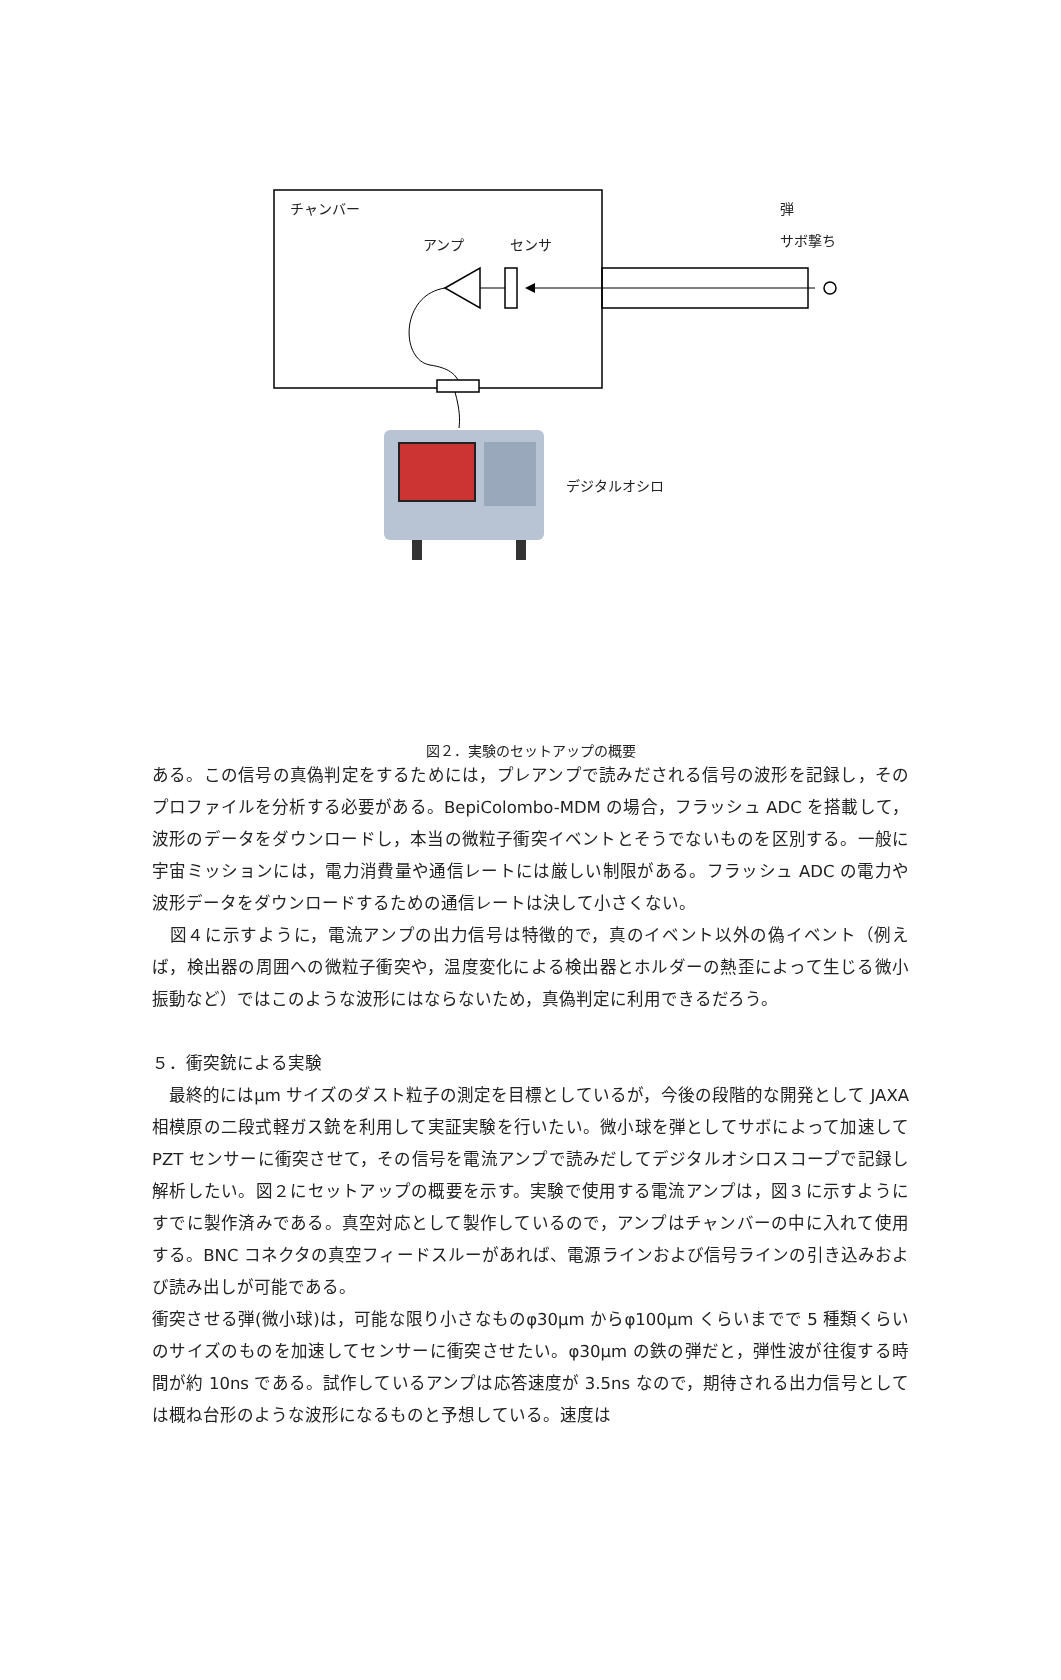チャンバー 弾
サボ撃ち アンプ センサ
デジタルオシロ
図２．実験のセットアップの概要
ある。この信号の真偽判定をするためには，プレアンプで読みだされる信号の波形を記録し，そのプロファイルを分析する必要がある。BepiColombo-MDM の場合，フラッシュ ADC を搭載して，波形のデータをダウンロードし，本当の微粒子衝突イベントとそうでないものを区別する。一般に宇宙ミッションには，電力消費量や通信レートには厳しい制限がある。フラッシュ ADC の電力や波形データをダウンロードするための通信レートは決して小さくない。
　図４に示すように，電流アンプの出力信号は特徴的で，真のイベント以外の偽イベント（例えば，検出器の周囲への微粒子衝突や，温度変化による検出器とホルダーの熱歪によって生じる微小振動など）ではこのような波形にはならないため，真偽判定に利用できるだろう。
５．衝突銃による実験
　最終的にはμm サイズのダスト粒子の測定を目標としているが，今後の段階的な開発として JAXA 相模原の二段式軽ガス銃を利用して実証実験を行いたい。微小球を弾としてサボによって加速して PZT センサーに衝突させて，その信号を電流アンプで読みだしてデジタルオシロスコープで記録し解析したい。図２にセットアップの概要を示す。実験で使用する電流アンプは，図３に示すようにすでに製作済みである。真空対応として製作しているので，アンプはチャンバーの中に入れて使用する。BNC コネクタの真空フィードスルーがあれば、電源ラインおよび信号ラインの引き込みおよび読み出しが可能である。
衝突させる弾(微小球)は，可能な限り小さなものφ30μm からφ100μm くらいまでで 5 種類くらいのサイズのものを加速してセンサーに衝突させたい。φ30μm の鉄の弾だと，弾性波が往復する時間が約 10ns である。試作しているアンプは応答速度が 3.5ns なので，期待される出力信号としては概ね台形のような波形になるものと予想している。速度は